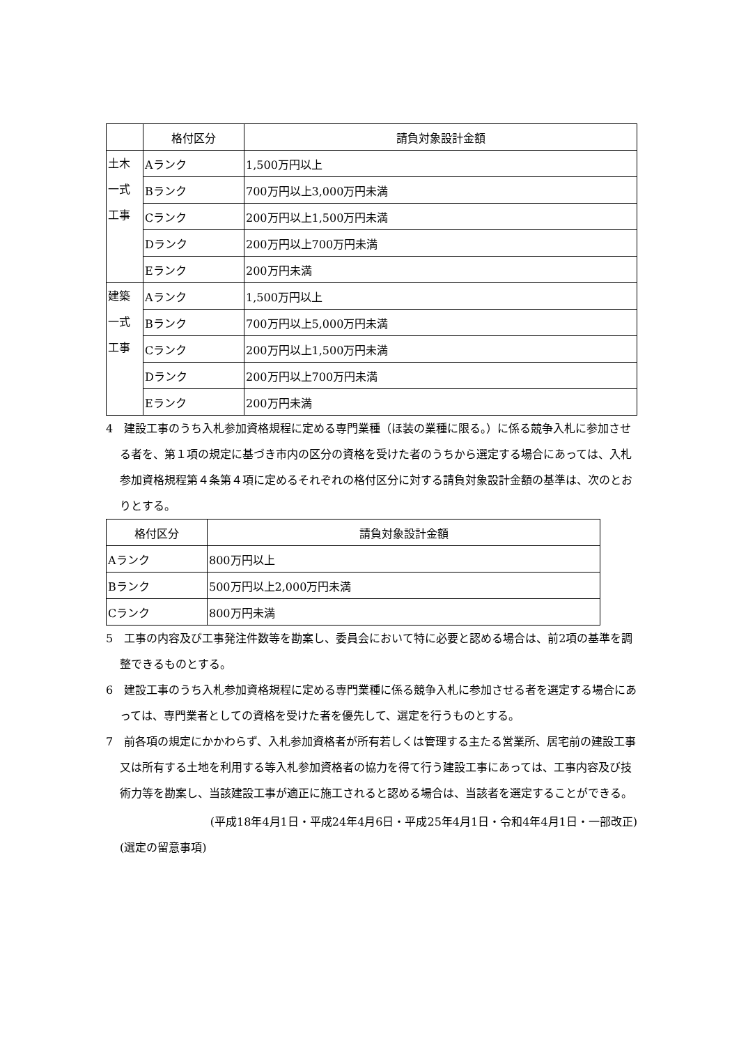| | 格付区分 | 請負対象設計金額 |
| --- | --- | --- |
| 土木 一式 工事 | Aランク | 1,500万円以上 |
| | Bランク | 700万円以上3,000万円未満 |
| | Cランク | 200万円以上1,500万円未満 |
| | Dランク | 200万円以上700万円未満 |
| | Eランク | 200万円未満 |
| 建築 一式 工事 | Aランク | 1,500万円以上 |
| | Bランク | 700万円以上5,000万円未満 |
| | Cランク | 200万円以上1,500万円未満 |
| | Dランク | 200万円以上700万円未満 |
| | Eランク | 200万円未満 |
4　建設工事のうち入札参加資格規程に定める専門業種（ほ装の業種に限る。）に係る競争入札に参加させる者を、第１項の規定に基づき市内の区分の資格を受けた者のうちから選定する場合にあっては、入札参加資格規程第４条第４項に定めるそれぞれの格付区分に対する請負対象設計金額の基準は、次のとおりとする。
| 格付区分 | 請負対象設計金額 |
| --- | --- |
| Aランク | 800万円以上 |
| Bランク | 500万円以上2,000万円未満 |
| Cランク | 800万円未満 |
5　工事の内容及び工事発注件数等を勘案し、委員会において特に必要と認める場合は、前2項の基準を調整できるものとする。
6　建設工事のうち入札参加資格規程に定める専門業種に係る競争入札に参加させる者を選定する場合にあっては、専門業者としての資格を受けた者を優先して、選定を行うものとする。
7　前各項の規定にかかわらず、入札参加資格者が所有若しくは管理する主たる営業所、居宅前の建設工事又は所有する土地を利用する等入札参加資格者の協力を得て行う建設工事にあっては、工事内容及び技術力等を勘案し、当該建設工事が適正に施工されると認める場合は、当該者を選定することができる。
(平成18年4月1日・平成24年4月6日・平成25年4月1日・令和4年4月1日・一部改正)
(選定の留意事項)